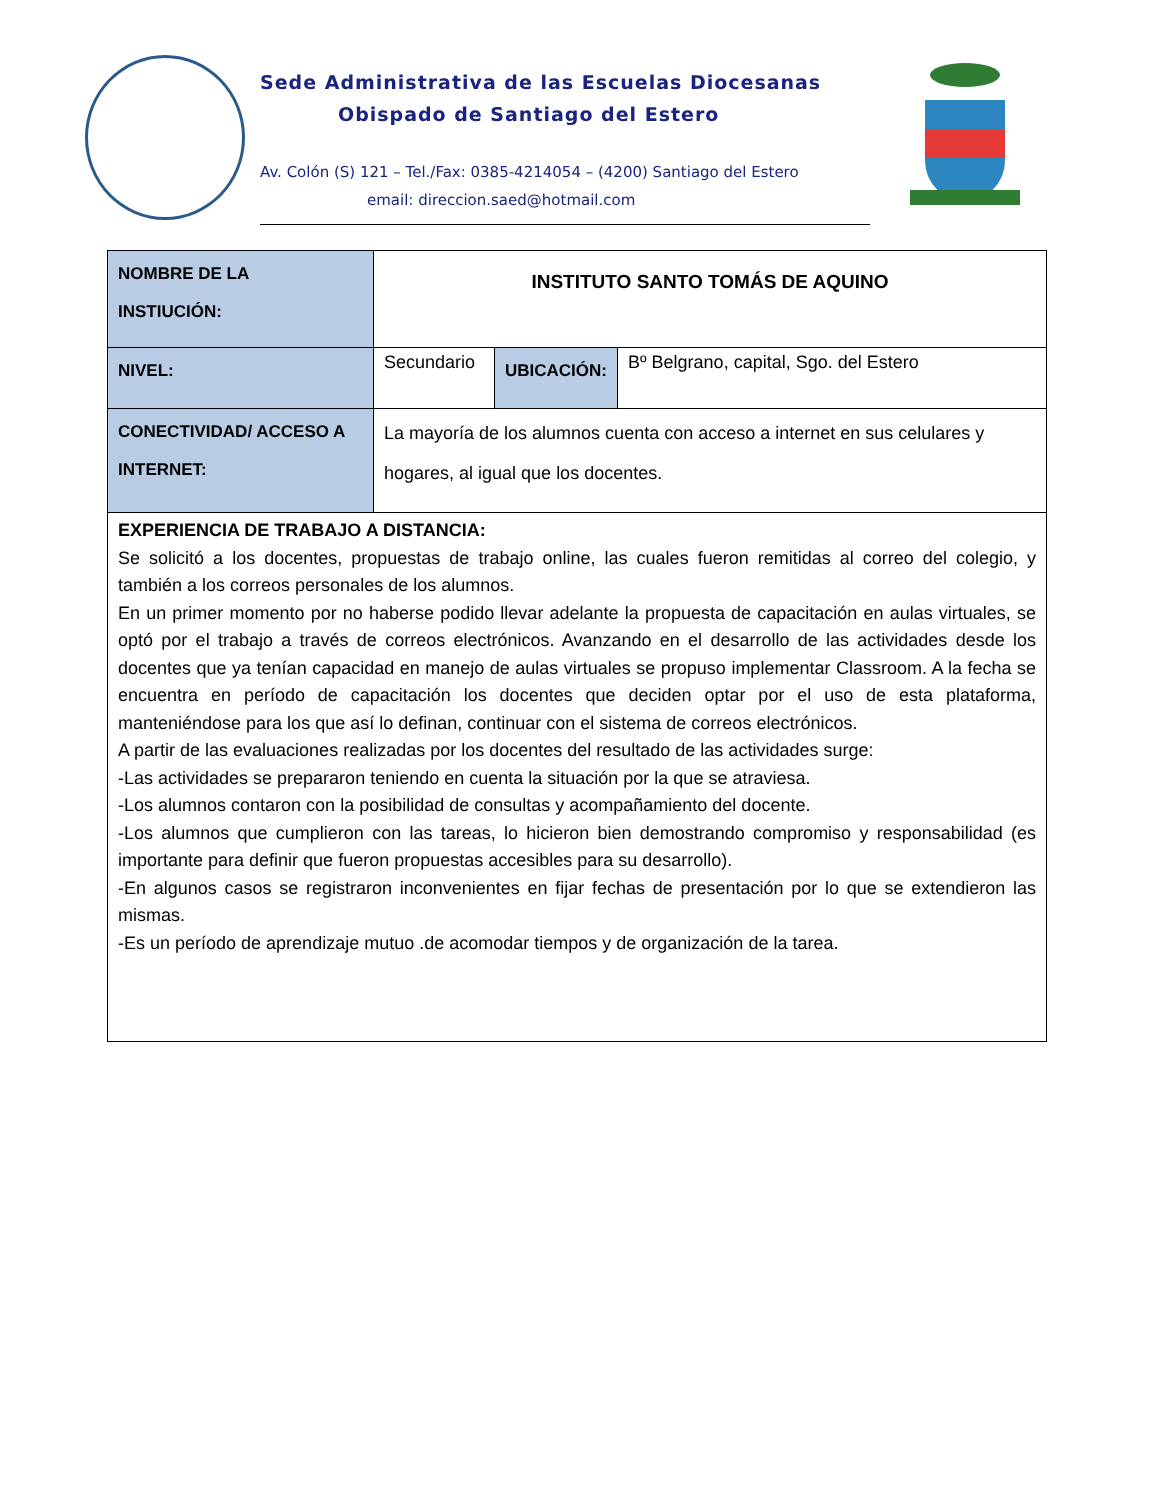Sede Administrativa de las Escuelas Diocesanas
Obispado de Santiago del Estero
Av. Colón (S) 121 – Tel./Fax: 0385-4214054 – (4200) Santiago del Estero
email: direccion.saed@hotmail.com
| NOMBRE DE LA INSTIUCIÓN: | INSTITUTO SANTO TOMÁS DE AQUINO | | |
| NIVEL: | Secundario | UBICACIÓN: | Bº Belgrano, capital, Sgo. del Estero |
| CONECTIVIDAD/ ACCESO A INTERNET: | La mayoría de los alumnos cuenta con acceso a internet en sus celulares y hogares, al igual que los docentes. | | |
| EXPERIENCIA DE TRABAJO A DISTANCIA: Se solicitó a los docentes, propuestas de trabajo online, las cuales fueron remitidas al correo del colegio, y también a los correos personales de los alumnos. En un primer momento por no haberse podido llevar adelante la propuesta de capacitación en aulas virtuales, se optó por el trabajo a través de correos electrónicos. Avanzando en el desarrollo de las actividades desde los docentes que ya tenían capacidad en manejo de aulas virtuales se propuso implementar Classroom. A la fecha se encuentra en período de capacitación los docentes que deciden optar por el uso de esta plataforma, manteniéndose para los que así lo definan, continuar con el sistema de correos electrónicos. A partir de las evaluaciones realizadas por los docentes del resultado de las actividades surge: -Las actividades se prepararon teniendo en cuenta la situación por la que se atraviesa. -Los alumnos contaron con la posibilidad de consultas y acompañamiento del docente. -Los alumnos que cumplieron con las tareas, lo hicieron bien demostrando compromiso y responsabilidad (es importante para definir que fueron propuestas accesibles para su desarrollo). -En algunos casos se registraron inconvenientes en fijar fechas de presentación por lo que se extendieron las mismas. -Es un período de aprendizaje mutuo .de acomodar tiempos y de organización de la tarea. | | | |